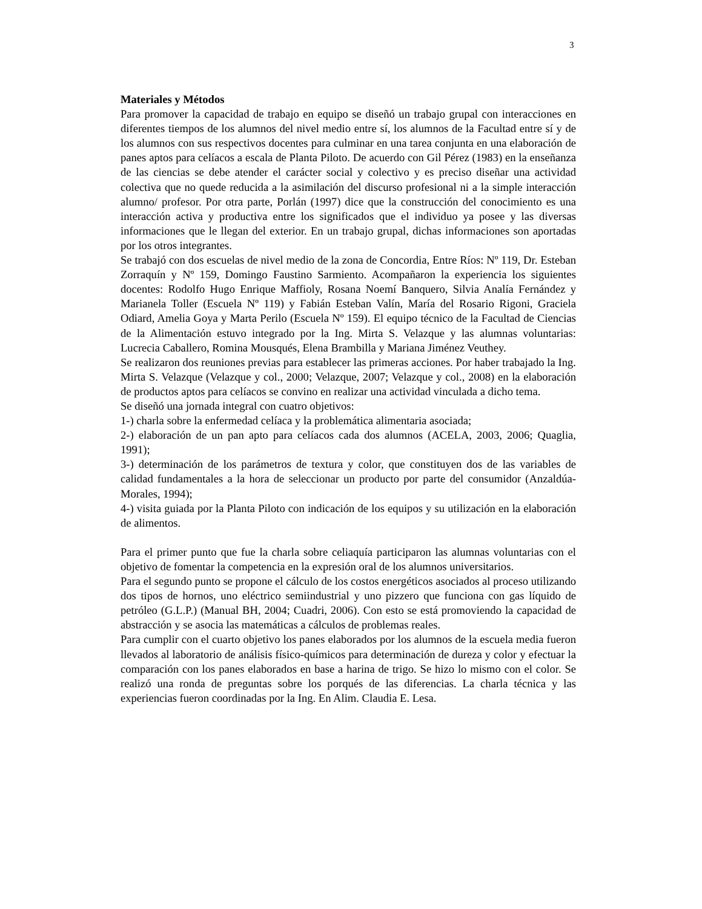3
Materiales y Métodos
Para promover la capacidad de trabajo en equipo se diseñó un trabajo grupal con interacciones en diferentes tiempos de los alumnos del nivel medio entre sí, los alumnos de la Facultad entre sí y de los alumnos con sus respectivos docentes para culminar en una tarea conjunta en una elaboración de panes aptos para celíacos a escala de Planta Piloto. De acuerdo con Gil Pérez (1983) en la enseñanza de las ciencias se debe atender el carácter social y colectivo y es preciso diseñar una actividad colectiva que no quede reducida a la asimilación del discurso profesional ni a la simple interacción alumno/ profesor. Por otra parte, Porlán (1997) dice que la construcción del conocimiento es una interacción activa y productiva entre los significados que el individuo ya posee y las diversas informaciones que le llegan del exterior. En un trabajo grupal, dichas informaciones son aportadas por los otros integrantes.
Se trabajó con dos escuelas de nivel medio de la zona de Concordia, Entre Ríos: Nº 119, Dr. Esteban Zorraquín y Nº 159, Domingo Faustino Sarmiento. Acompañaron la experiencia los siguientes docentes: Rodolfo Hugo Enrique Maffioly, Rosana Noemí Banquero, Silvia Analía Fernández y Marianela Toller (Escuela Nº 119) y Fabián Esteban Valín, María del Rosario Rigoni, Graciela Odiard, Amelia Goya y Marta Perilo (Escuela Nº 159). El equipo técnico de la Facultad de Ciencias de la Alimentación estuvo integrado por la Ing. Mirta S. Velazque y las alumnas voluntarias: Lucrecia Caballero, Romina Mousqués, Elena Brambilla y Mariana Jiménez Veuthey.
Se realizaron dos reuniones previas para establecer las primeras acciones. Por haber trabajado la Ing. Mirta S. Velazque (Velazque y col., 2000; Velazque, 2007; Velazque y col., 2008) en la elaboración de productos aptos para celíacos se convino en realizar una actividad vinculada a dicho tema.
Se diseñó una jornada integral con cuatro objetivos:
1-) charla sobre la enfermedad celíaca y la problemática alimentaria asociada;
2-) elaboración de un pan apto para celíacos cada dos alumnos (ACELA, 2003, 2006; Quaglia, 1991);
3-) determinación de los parámetros de textura y color, que constituyen dos de las variables de calidad fundamentales a la hora de seleccionar un producto por parte del consumidor (Anzaldúa-Morales, 1994);
4-) visita guiada por la Planta Piloto con indicación de los equipos y su utilización en la elaboración de alimentos.
Para el primer punto que fue la charla sobre celiaquía participaron las alumnas voluntarias con el objetivo de fomentar la competencia en la expresión oral de los alumnos universitarios.
Para el segundo punto se propone el cálculo de los costos energéticos asociados al proceso utilizando dos tipos de hornos, uno eléctrico semiindustrial y uno pizzero que funciona con gas líquido de petróleo (G.L.P.) (Manual BH, 2004; Cuadri, 2006). Con esto se está promoviendo la capacidad de abstracción y se asocia las matemáticas a cálculos de problemas reales.
Para cumplir con el cuarto objetivo los panes elaborados por los alumnos de la escuela media fueron llevados al laboratorio de análisis físico-químicos para determinación de dureza y color y efectuar la comparación con los panes elaborados en base a harina de trigo. Se hizo lo mismo con el color. Se realizó una ronda de preguntas sobre los porqués de las diferencias. La charla técnica y las experiencias fueron coordinadas por la Ing. En Alim. Claudia E. Lesa.